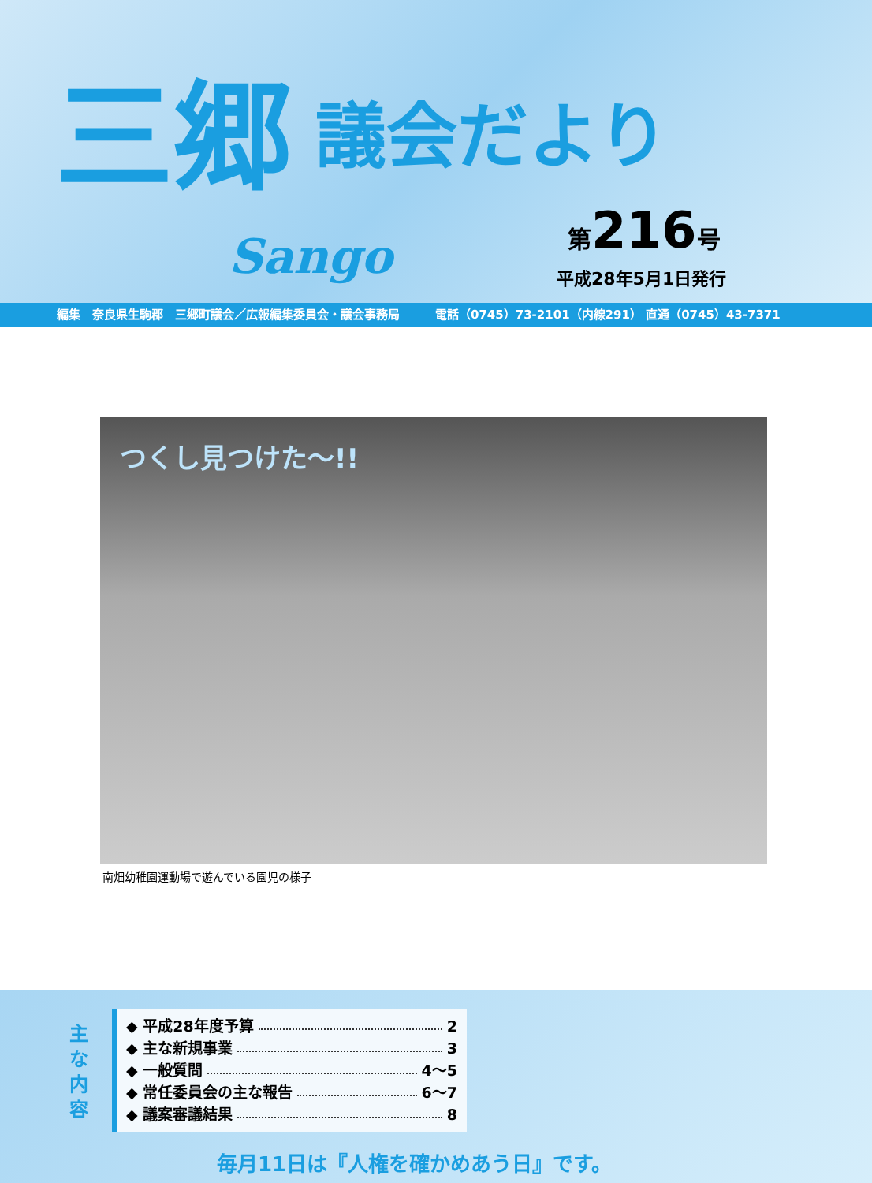三郷 議会だより
Sango
第216号
平成28年5月1日発行
編集　奈良県生駒郡　三郷町議会／広報編集委員会・議会事務局　　　電話（0745）73-2101（内線291） 直通（0745）43-7371
つくし見つけた～!!
南畑幼稚園運動場で遊んでいる園児の様子
主 な 内 容
◆ 平成28年度予算 2
◆ 主な新規事業 3
◆ 一般質問 4～5
◆ 常任委員会の主な報告 6～7
◆ 議案審議結果 8
毎月11日は『人権を確かめあう日』です。